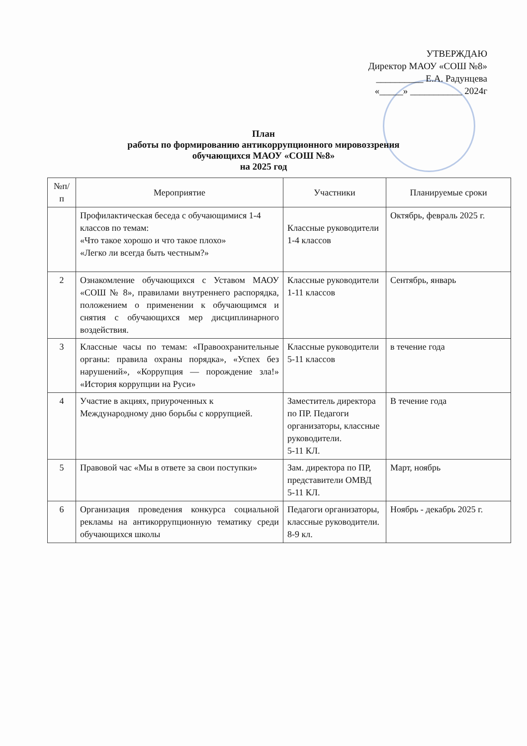УТВЕРЖДАЮ
Директор МАОУ «СОШ №8»
__________ Е.А. Радунцева
«_____» ___________ 2024г
План
работы по формированию антикоррупционного мировоззрения
обучающихся МАОУ «СОШ №8»
на 2025 год
| №п/п | Мероприятие | Участники | Планируемые сроки |
| --- | --- | --- | --- |
| | Профилактическая беседа с обучающимися 1-4 классов по темам: «Что такое хорошо и что такое плохо» «Легко ли всегда быть честным?» | Классные руководители 1-4 классов | Октябрь, февраль 2025 г. |
| 2 | Ознакомление обучающихся с Уставом МАОУ «СОШ № 8», правилами внутреннего распорядка, положением о применении к обучающимся и снятия с обучающихся мер дисциплинарного воздействия. | Классные руководители 1-11 классов | Сентябрь, январь |
| 3 | Классные часы по темам: «Правоохранительные органы: правила охраны порядка», «Успех без нарушений», «Коррупция — порождение зла!» «История коррупции на Руси» | Классные руководители 5-11 классов | в течение года |
| 4 | Участие в акциях, приуроченных к Международному дню борьбы с коррупцией. | Заместитель директора по ПР. Педагоги организаторы, классные руководители. 5-11 КЛ. | В течение года |
| 5 | Правовой час «Мы в ответе за свои поступки» | Зам. директора по ПР, представители ОМВД 5-11 КЛ. | Март, ноябрь |
| 6 | Организация проведения конкурса социальной рекламы на антикоррупционную тематику среди обучающихся школы | Педагоги организаторы, классные руководители. 8-9 кл. | Ноябрь - декабрь 2025 г. |